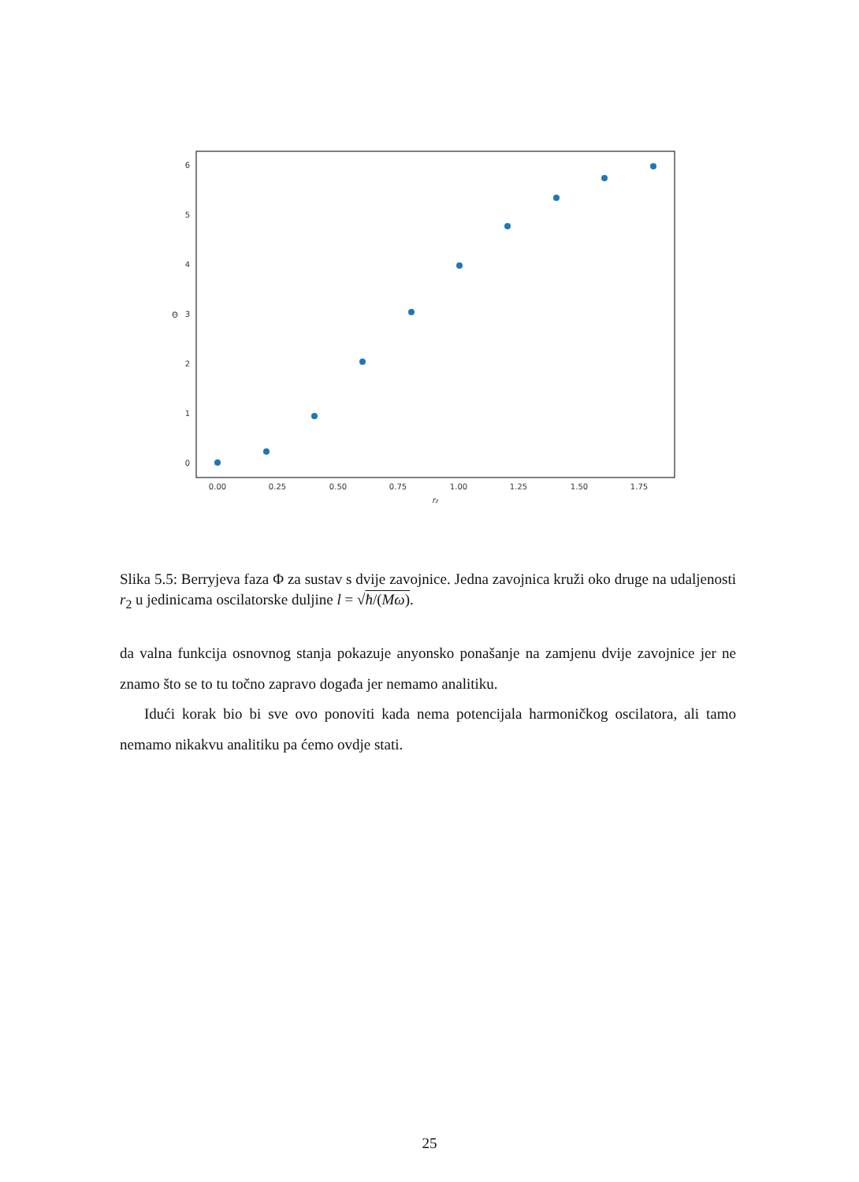6
5
4
3
2
1
0
Θ
0.00
0.25
0.50
0.75
1.00
1.25
1.50
1.75
r₂
Slika 5.5: Berryjeva faza Φ za sustav s dvije zavojnice. Jedna zavojnica kruži oko druge na udaljenosti r<sub>2</sub> u jedinicama oscilatorske duljine l = √ħ/(Mω).
da valna funkcija osnovnog stanja pokazuje anyonsko ponašanje na zamjenu dvije zavojnice jer ne znamo što se to tu točno zapravo događa jer nemamo analitiku.
Idući korak bio bi sve ovo ponoviti kada nema potencijala harmoničkog oscilatora, ali tamo nemamo nikakvu analitiku pa ćemo ovdje stati.
25